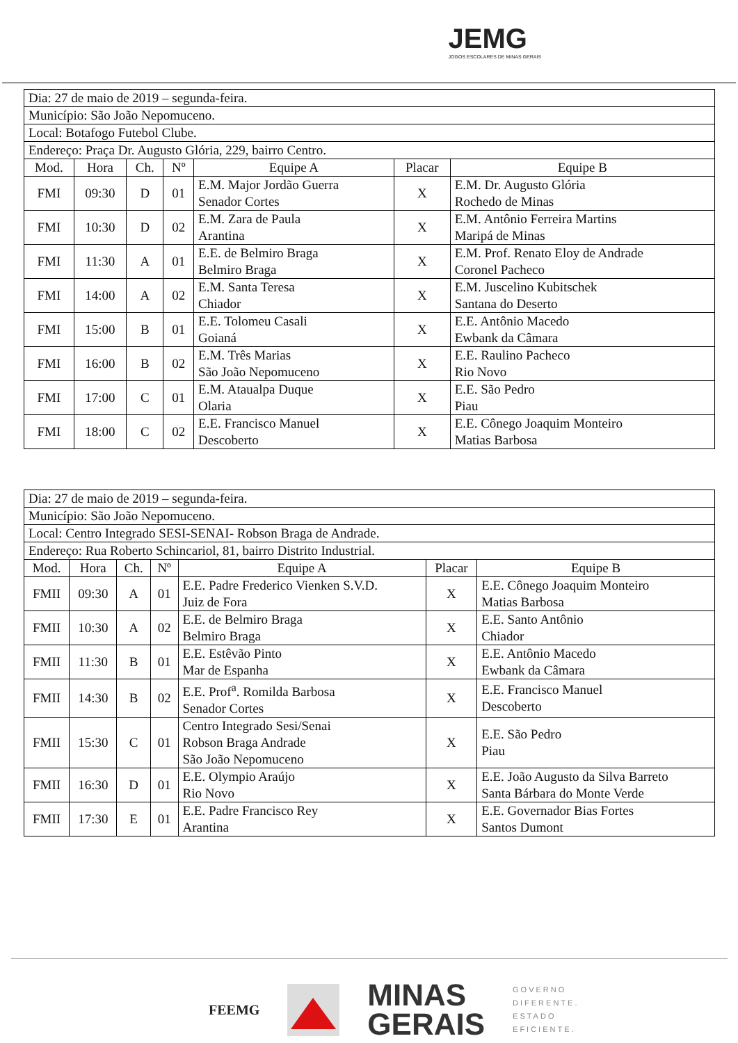JEMG
JOGOS ESCOLARES DE MINAS GERAIS
| Dia: 27 de maio de 2019 – segunda-feira. | | | | | | |
| Município: São João Nepomuceno. | | | | | | |
| Local: Botafogo Futebol Clube. | | | | | | |
| Endereço: Praça Dr. Augusto Glória, 229, bairro Centro. | | | | | | |
| Mod. | Hora | Ch. | Nº | Equipe A | Placar | Equipe B |
| FMI | 09:30 | D | 01 | E.M. Major Jordão Guerra Senador Cortes | X | E.M. Dr. Augusto Glória Rochedo de Minas |
| FMI | 10:30 | D | 02 | E.M. Zara de Paula Arantina | X | E.M. Antônio Ferreira Martins Maripá de Minas |
| FMI | 11:30 | A | 01 | E.E. de Belmiro Braga Belmiro Braga | X | E.M. Prof. Renato Eloy de Andrade Coronel Pacheco |
| FMI | 14:00 | A | 02 | E.M. Santa Teresa Chiador | X | E.M. Juscelino Kubitschek Santana do Deserto |
| FMI | 15:00 | B | 01 | E.E. Tolomeu Casali Goianá | X | E.E. Antônio Macedo Ewbank da Câmara |
| FMI | 16:00 | B | 02 | E.M. Três Marias São João Nepomuceno | X | E.E. Raulino Pacheco Rio Novo |
| FMI | 17:00 | C | 01 | E.M. Ataualpa Duque Olaria | X | E.E. São Pedro Piau |
| FMI | 18:00 | C | 02 | E.E. Francisco Manuel Descoberto | X | E.E. Cônego Joaquim Monteiro Matias Barbosa |
| Dia: 27 de maio de 2019 – segunda-feira. | | | | | | |
| Município: São João Nepomuceno. | | | | | | |
| Local: Centro Integrado SESI-SENAI- Robson Braga de Andrade. | | | | | | |
| Endereço: Rua Roberto Schincariol, 81, bairro Distrito Industrial. | | | | | | |
| Mod. | Hora | Ch. | Nº | Equipe A | Placar | Equipe B |
| FMII | 09:30 | A | 01 | E.E. Padre Frederico Vienken S.V.D. Juiz de Fora | X | E.E. Cônego Joaquim Monteiro Matias Barbosa |
| FMII | 10:30 | A | 02 | E.E. de Belmiro Braga Belmiro Braga | X | E.E. Santo Antônio Chiador |
| FMII | 11:30 | B | 01 | E.E. Estêvão Pinto Mar de Espanha | X | E.E. Antônio Macedo Ewbank da Câmara |
| FMII | 14:30 | B | 02 | E.E. Prof<sup>a</sup>. Romilda Barbosa Senador Cortes | X | E.E. Francisco Manuel Descoberto |
| FMII | 15:30 | C | 01 | Centro Integrado Sesi/Senai Robson Braga Andrade São João Nepomuceno | X | E.E. São Pedro Piau |
| FMII | 16:30 | D | 01 | E.E. Olympio Araújo Rio Novo | X | E.E. João Augusto da Silva Barreto Santa Bárbara do Monte Verde |
| FMII | 17:30 | E | 01 | E.E. Padre Francisco Rey Arantina | X | E.E. Governador Bias Fortes Santos Dumont |
FEEMG
MINAS
GERAIS
GOVERNO
DIFERENTE.
ESTADO
EFICIENTE.